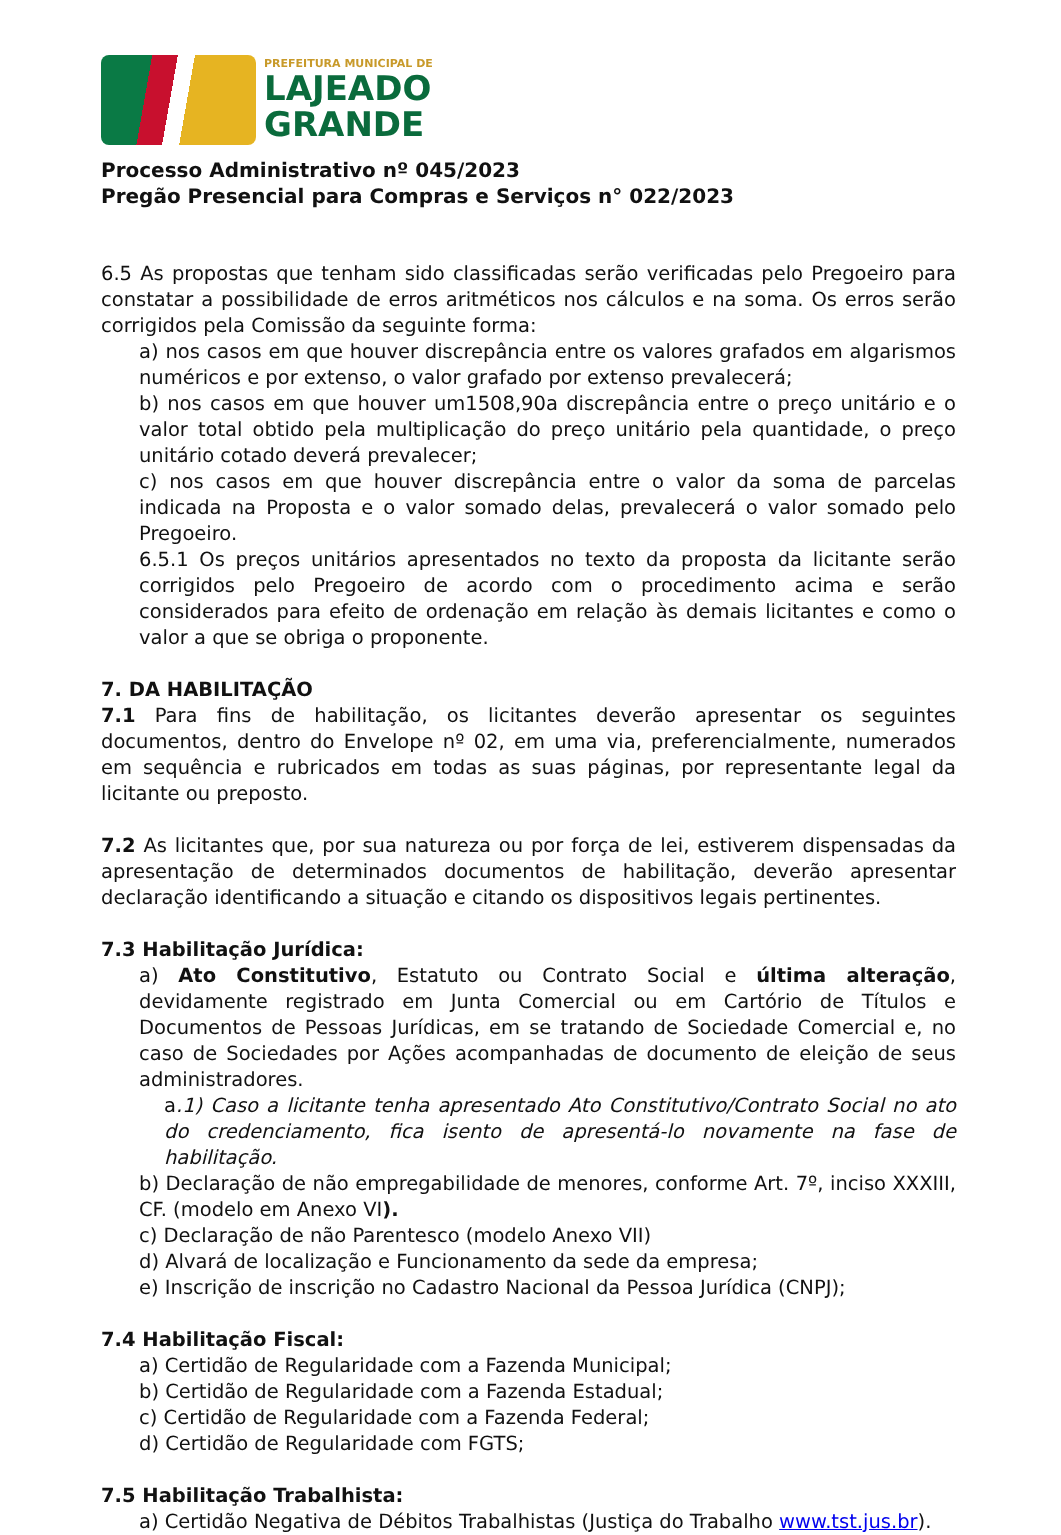PREFEITURA MUNICIPAL DE
LAJEADO
GRANDE
Processo Administrativo nº 045/2023
Pregão Presencial para Compras e Serviços n° 022/2023
6.5 As propostas que tenham sido classificadas serão verificadas pelo Pregoeiro para constatar a possibilidade de erros aritméticos nos cálculos e na soma. Os erros serão corrigidos pela Comissão da seguinte forma:
a) nos casos em que houver discrepância entre os valores grafados em algarismos numéricos e por extenso, o valor grafado por extenso prevalecerá;
b) nos casos em que houver um1508,90a discrepância entre o preço unitário e o valor total obtido pela multiplicação do preço unitário pela quantidade, o preço unitário cotado deverá prevalecer;
c) nos casos em que houver discrepância entre o valor da soma de parcelas indicada na Proposta e o valor somado delas, prevalecerá o valor somado pelo Pregoeiro.
6.5.1 Os preços unitários apresentados no texto da proposta da licitante serão corrigidos pelo Pregoeiro de acordo com o procedimento acima e serão considerados para efeito de ordenação em relação às demais licitantes e como o valor a que se obriga o proponente.
7. DA HABILITAÇÃO
7.1 Para fins de habilitação, os licitantes deverão apresentar os seguintes documentos, dentro do Envelope nº 02, em uma via, preferencialmente, numerados em sequência e rubricados em todas as suas páginas, por representante legal da licitante ou preposto.
7.2 As licitantes que, por sua natureza ou por força de lei, estiverem dispensadas da apresentação de determinados documentos de habilitação, deverão apresentar declaração identificando a situação e citando os dispositivos legais pertinentes.
7.3 Habilitação Jurídica:
a) Ato Constitutivo, Estatuto ou Contrato Social e última alteração, devidamente registrado em Junta Comercial ou em Cartório de Títulos e Documentos de Pessoas Jurídicas, em se tratando de Sociedade Comercial e, no caso de Sociedades por Ações acompanhadas de documento de eleição de seus administradores.
a.1) Caso a licitante tenha apresentado Ato Constitutivo/Contrato Social no ato do credenciamento, fica isento de apresentá-lo novamente na fase de habilitação.
b) Declaração de não empregabilidade de menores, conforme Art. 7º, inciso XXXIII, CF. (modelo em Anexo VI).
c) Declaração de não Parentesco (modelo Anexo VII)
d) Alvará de localização e Funcionamento da sede da empresa;
e) Inscrição de inscrição no Cadastro Nacional da Pessoa Jurídica (CNPJ);
7.4 Habilitação Fiscal:
a) Certidão de Regularidade com a Fazenda Municipal;
b) Certidão de Regularidade com a Fazenda Estadual;
c) Certidão de Regularidade com a Fazenda Federal;
d) Certidão de Regularidade com FGTS;
7.5 Habilitação Trabalhista:
a) Certidão Negativa de Débitos Trabalhistas (Justiça do Trabalho www.tst.jus.br).